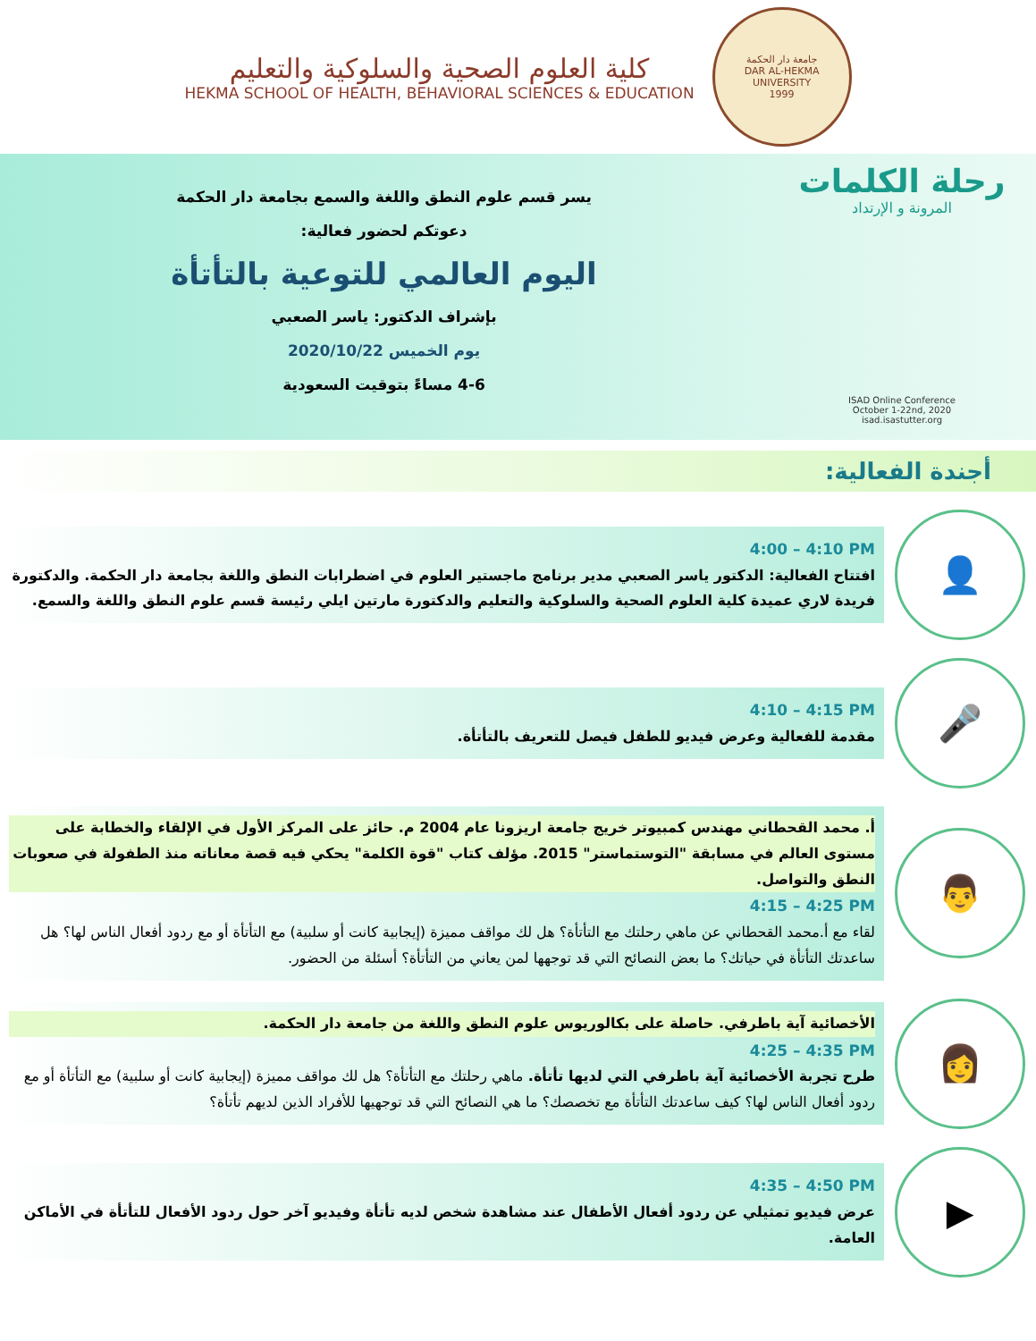جامعة دار الحكمة
DAR AL-HEKMA UNIVERSITY
1999
كلية العلوم الصحية والسلوكية والتعليم
HEKMA SCHOOL OF HEALTH, BEHAVIORAL SCIENCES & EDUCATION
رحلة الكلمات
المرونة و الإرتداد
ISAD Online Conference
October 1-22nd, 2020
isad.isastutter.org
يسر قسم علوم النطق واللغة والسمع بجامعة دار الحكمة
دعوتكم لحضور فعالية:
اليوم العالمي للتوعية بالتأتأة
بإشراف الدكتور: ياسر الصعبي
يوم الخميس 2020/10/22
4-6 مساءً بتوقيت السعودية
أجندة الفعالية:
👤
4:00 – 4:10 PM
افتتاح الفعالية: الدكتور ياسر الصعبي مدير برنامج ماجستير العلوم في اضطرابات النطق واللغة بجامعة دار الحكمة. والدكتورة فريدة لاري عميدة كلية العلوم الصحية والسلوكية والتعليم والدكتورة مارتين ايلي رئيسة قسم علوم النطق واللغة والسمع.
🎤
4:10 – 4:15 PM
مقدمة للفعالية وعرض فيديو للطفل فيصل للتعريف بالتأتأة.
👨
أ. محمد القحطاني مهندس كمبيوتر خريج جامعة اريزونا عام 2004 م. حائز على المركز الأول في الإلقاء والخطابة على مستوى العالم في مسابقة "التوستماستر" 2015. مؤلف كتاب "قوة الكلمة" يحكي فيه قصة معاناته منذ الطفولة في صعوبات النطق والتواصل.
4:15 – 4:25 PM
لقاء مع أ.محمد القحطاني عن ماهي رحلتك مع التأتأة؟ هل لك مواقف مميزة (إيجابية كانت أو سلبية) مع التأتأة أو مع ردود أفعال الناس لها؟ هل ساعدتك التأتأة في حياتك؟ ما بعض النصائح التي قد توجهها لمن يعاني من التأتأة؟ أسئلة من الحضور.
👩
الأخصائية آية باطرفي. حاصلة على بكالوريوس علوم النطق واللغة من جامعة دار الحكمة.
4:25 – 4:35 PM
طرح تجربة الأخصائية آية باطرفي التي لديها تأتأة. ماهي رحلتك مع التأتأة؟ هل لك مواقف مميزة (إيجابية كانت أو سلبية) مع التأتأة أو مع ردود أفعال الناس لها؟ كيف ساعدتك التأتأة مع تخصصك؟ ما هي النصائح التي قد توجهيها للأفراد الذين لديهم تأتأة؟
▶
4:35 – 4:50 PM
عرض فيديو تمثيلي عن ردود أفعال الأطفال عند مشاهدة شخص لديه تأتأة وفيديو آخر حول ردود الأفعال للتأتأة في الأماكن العامة.